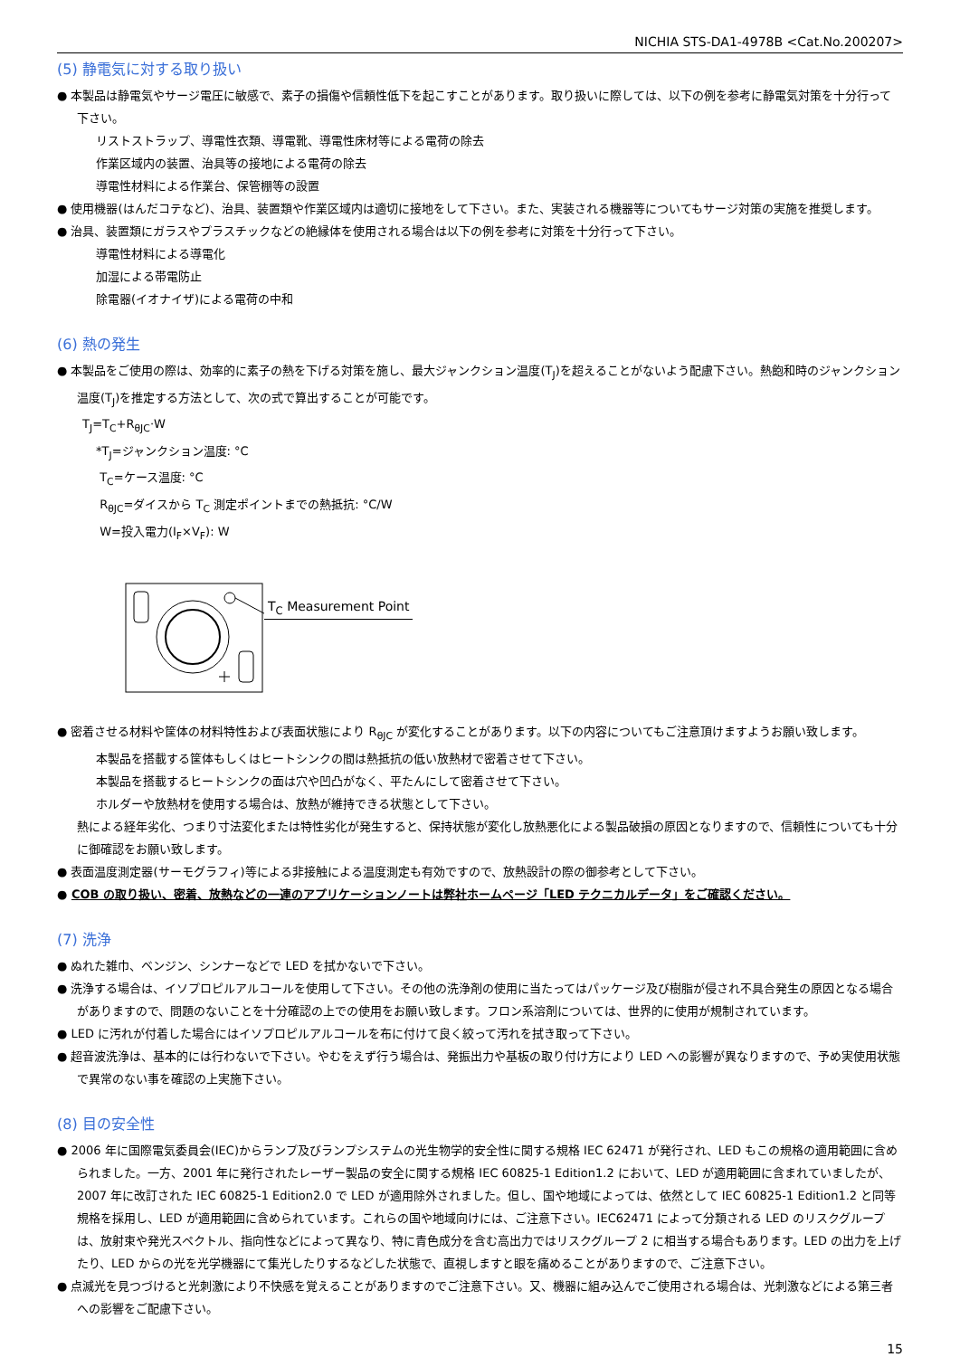NICHIA STS-DA1-4978B <Cat.No.200207>
(5) 静電気に対する取り扱い
● 本製品は静電気やサージ電圧に敏感で、素子の損傷や信頼性低下を起こすことがあります。取り扱いに際しては、以下の例を参考に静電気対策を十分行って下さい。
リストストラップ、導電性衣類、導電靴、導電性床材等による電荷の除去
作業区域内の装置、治具等の接地による電荷の除去
導電性材料による作業台、保管棚等の設置
● 使用機器(はんだコテなど)、治具、装置類や作業区域内は適切に接地をして下さい。また、実装される機器等についてもサージ対策の実施を推奨します。
● 治具、装置類にガラスやプラスチックなどの絶縁体を使用される場合は以下の例を参考に対策を十分行って下さい。
導電性材料による導電化
加湿による帯電防止
除電器(イオナイザ)による電荷の中和
(6) 熱の発生
● 本製品をご使用の際は、効率的に素子の熱を下げる対策を施し、最大ジャンクション温度(T<sub>J</sub>)を超えることがないよう配慮下さい。熱飽和時のジャンクション温度(T<sub>J</sub>)を推定する方法として、次の式で算出することが可能です。
T<sub>J</sub>=T<sub>C</sub>+R<sub>θJC</sub>·W
*T<sub>J</sub>=ジャンクション温度: °C
T<sub>C</sub>=ケース温度: °C
R<sub>θJC</sub>=ダイスから T<sub>C</sub> 測定ポイントまでの熱抵抗: °C/W
W=投入電力(I<sub>F</sub>×V<sub>F</sub>): W
T<sub>C</sub> Measurement Point
● 密着させる材料や筐体の材料特性および表面状態により R<sub>θJC</sub> が変化することがあります。以下の内容についてもご注意頂けますようお願い致します。
本製品を搭載する筐体もしくはヒートシンクの間は熱抵抗の低い放熱材で密着させて下さい。
本製品を搭載するヒートシンクの面は穴や凹凸がなく、平たんにして密着させて下さい。
ホルダーや放熱材を使用する場合は、放熱が維持できる状態として下さい。
熱による経年劣化、つまり寸法変化または特性劣化が発生すると、保持状態が変化し放熱悪化による製品破損の原因となりますので、信頼性についても十分に御確認をお願い致します。
● 表面温度測定器(サーモグラフィ)等による非接触による温度測定も有効ですので、放熱設計の際の御参考として下さい。
● COB の取り扱い、密着、放熱などの一連のアプリケーションノートは弊社ホームページ「LED テクニカルデータ」をご確認ください。
(7) 洗浄
● ぬれた雑巾、ベンジン、シンナーなどで LED を拭かないで下さい。
● 洗浄する場合は、イソプロピルアルコールを使用して下さい。その他の洗浄剤の使用に当たってはパッケージ及び樹脂が侵され不具合発生の原因となる場合がありますので、問題のないことを十分確認の上での使用をお願い致します。フロン系溶剤については、世界的に使用が規制されています。
● LED に汚れが付着した場合にはイソプロピルアルコールを布に付けて良く絞って汚れを拭き取って下さい。
● 超音波洗浄は、基本的には行わないで下さい。やむをえず行う場合は、発振出力や基板の取り付け方により LED への影響が異なりますので、予め実使用状態で異常のない事を確認の上実施下さい。
(8) 目の安全性
● 2006 年に国際電気委員会(IEC)からランプ及びランプシステムの光生物学的安全性に関する規格 IEC 62471 が発行され、LED もこの規格の適用範囲に含められました。一方、2001 年に発行されたレーザー製品の安全に関する規格 IEC 60825-1 Edition1.2 において、LED が適用範囲に含まれていましたが、2007 年に改訂された IEC 60825-1 Edition2.0 で LED が適用除外されました。但し、国や地域によっては、依然として IEC 60825-1 Edition1.2 と同等規格を採用し、LED が適用範囲に含められています。これらの国や地域向けには、ご注意下さい。IEC62471 によって分類される LED のリスクグループは、放射束や発光スペクトル、指向性などによって異なり、特に青色成分を含む高出力ではリスクグループ 2 に相当する場合もあります。LED の出力を上げたり、LED からの光を光学機器にて集光したりするなどした状態で、直視しますと眼を痛めることがありますので、ご注意下さい。
● 点滅光を見つづけると光刺激により不快感を覚えることがありますのでご注意下さい。又、機器に組み込んでご使用される場合は、光刺激などによる第三者への影響をご配慮下さい。
15